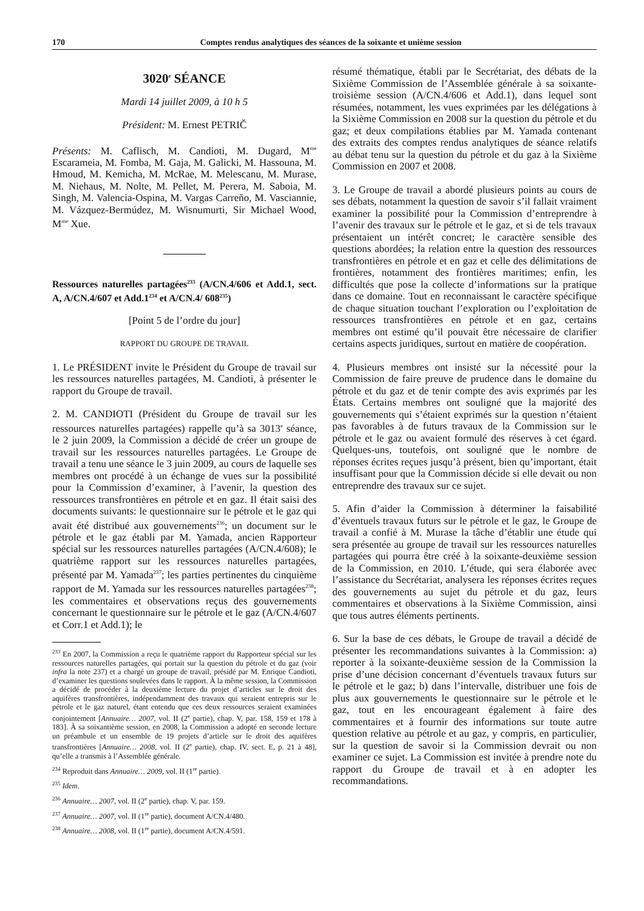170 Comptes rendus analytiques des séances de la soixante et unième session
3020<sup>e</sup> SÉANCE
Mardi 14 juillet 2009, à 10 h 5
Président: M. Ernest PETRIČ
Présents: M. Caflisch, M. Candioti, M. Dugard, M<sup>me</sup> Escarameia, M. Fomba, M. Gaja, M. Galicki, M. Hassouna, M. Hmoud, M. Kemicha, M. McRae, M. Melescanu, M. Murase, M. Niehaus, M. Nolte, M. Pellet, M. Perera, M. Saboia, M. Singh, M. Valencia-Ospina, M. Vargas Carreño, M. Vasciannie, M. Vázquez-Bermúdez, M. Wisnumurti, Sir Michael Wood, M<sup>me</sup> Xue.
Ressources naturelles partagées<sup>233</sup> (A/CN.4/606 et Add.1, sect. A, A/CN.4/607 et Add.1<sup>234</sup> et A/CN.4/ 608<sup>235</sup>)
[Point 5 de l’ordre du jour]
RAPPORT DU GROUPE DE TRAVAIL
1. Le PRÉSIDENT invite le Président du Groupe de travail sur les ressources naturelles partagées, M. Candioti, à présenter le rapport du Groupe de travail.
2. M. CANDIOTI (Président du Groupe de travail sur les ressources naturelles partagées) rappelle qu’à sa 3013<sup>e</sup> séance, le 2 juin 2009, la Commission a décidé de créer un groupe de travail sur les ressources naturelles partagées. Le Groupe de travail a tenu une séance le 3 juin 2009, au cours de laquelle ses membres ont procédé à un échange de vues sur la possibilité pour la Commission d’examiner, à l’avenir, la question des ressources transfrontières en pétrole et en gaz. Il était saisi des documents suivants: le questionnaire sur le pétrole et le gaz qui avait été distribué aux gouvernements<sup>236</sup>; un document sur le pétrole et le gaz établi par M. Yamada, ancien Rapporteur spécial sur les ressources naturelles partagées (A/CN.4/608); le quatrième rapport sur les ressources naturelles partagées, présenté par M. Yamada<sup>237</sup>; les parties pertinentes du cinquième rapport de M. Yamada sur les ressources naturelles partagées<sup>238</sup>; les commentaires et observations reçus des gouvernements concernant le questionnaire sur le pétrole et le gaz (A/CN.4/607 et Corr.1 et Add.1); le
<sup>233</sup> En 2007, la Commission a reçu le quatrième rapport du Rapporteur spécial sur les ressources naturelles partagées, qui portait sur la question du pétrole et du gaz (voir infra la note 237) et a chargé un groupe de travail, présidé par M. Enrique Candioti, d’examiner les questions soulevées dans le rapport. À la même session, la Commission a décidé de procéder à la deuxième lecture du projet d’articles sur le droit des aquifères transfrontières, indépendamment des travaux qui seraient entrepris sur le pétrole et le gaz naturel, étant entendu que ces deux ressources seraient examinées conjointement [Annuaire… 2007, vol. II (2<sup>e</sup> partie), chap. V, par. 158, 159 et 178 à 183]. À sa soixantième session, en 2008, la Commission a adopté en seconde lecture un préambule et un ensemble de 19 projets d’article sur le droit des aquifères transfrontières [Annuaire… 2008, vol. II (2<sup>e</sup> partie), chap. IV, sect. E, p. 21 à 48], qu’elle a transmis à l’Assemblée générale.
<sup>234</sup> Reproduit dans Annuaire… 2009, vol. II (1<sup>re</sup> partie).
<sup>235</sup> Idem.
<sup>236</sup> Annuaire… 2007, vol. II (2<sup>e</sup> partie), chap. V, par. 159.
<sup>237</sup> Annuaire… 2007, vol. II (1<sup>re</sup> partie), document A/CN.4/480.
<sup>238</sup> Annuaire… 2008, vol. II (1<sup>re</sup> partie), document A/CN.4/591.
résumé thématique, établi par le Secrétariat, des débats de la Sixième Commission de l’Assemblée générale à sa soixante-troisième session (A/CN.4/606 et Add.1), dans lequel sont résumées, notamment, les vues exprimées par les délégations à la Sixième Commission en 2008 sur la question du pétrole et du gaz; et deux compilations établies par M. Yamada contenant des extraits des comptes rendus analytiques de séance relatifs au débat tenu sur la question du pétrole et du gaz à la Sixième Commission en 2007 et 2008.
3. Le Groupe de travail a abordé plusieurs points au cours de ses débats, notamment la question de savoir s’il fallait vraiment examiner la possibilité pour la Commission d’entreprendre à l’avenir des travaux sur le pétrole et le gaz, et si de tels travaux présentaient un intérêt concret; le caractère sensible des questions abordées; la relation entre la question des ressources transfrontières en pétrole et en gaz et celle des délimitations de frontières, notamment des frontières maritimes; enfin, les difficultés que pose la collecte d’informations sur la pratique dans ce domaine. Tout en reconnaissant le caractère spécifique de chaque situation touchant l’exploration ou l’exploitation de ressources transfrontières en pétrole et en gaz, certains membres ont estimé qu’il pouvait être nécessaire de clarifier certains aspects juridiques, surtout en matière de coopération.
4. Plusieurs membres ont insisté sur la nécessité pour la Commission de faire preuve de prudence dans le domaine du pétrole et du gaz et de tenir compte des avis exprimés par les États. Certains membres ont souligné que la majorité des gouvernements qui s’étaient exprimés sur la question n’étaient pas favorables à de futurs travaux de la Commission sur le pétrole et le gaz ou avaient formulé des réserves à cet égard. Quelques-uns, toutefois, ont souligné que le nombre de réponses écrites reçues jusqu’à présent, bien qu’important, était insuffisant pour que la Commission décide si elle devait ou non entreprendre des travaux sur ce sujet.
5. Afin d’aider la Commission à déterminer la faisabilité d’éventuels travaux futurs sur le pétrole et le gaz, le Groupe de travail a confié à M. Murase la tâche d’établir une étude qui sera présentée au groupe de travail sur les ressources naturelles partagées qui pourra être créé à la soixante-deuxième session de la Commission, en 2010. L’étude, qui sera élaborée avec l’assistance du Secrétariat, analysera les réponses écrites reçues des gouvernements au sujet du pétrole et du gaz, leurs commentaires et observations à la Sixième Commission, ainsi que tous autres éléments pertinents.
6. Sur la base de ces débats, le Groupe de travail a décidé de présenter les recommandations suivantes à la Commission: a) reporter à la soixante-deuxième session de la Commission la prise d’une décision concernant d’éventuels travaux futurs sur le pétrole et le gaz; b) dans l’intervalle, distribuer une fois de plus aux gouvernements le questionnaire sur le pétrole et le gaz, tout en les encourageant également à faire des commentaires et à fournir des informations sur toute autre question relative au pétrole et au gaz, y compris, en particulier, sur la question de savoir si la Commission devrait ou non examiner ce sujet. La Commission est invitée à prendre note du rapport du Groupe de travail et à en adopter les recommandations.